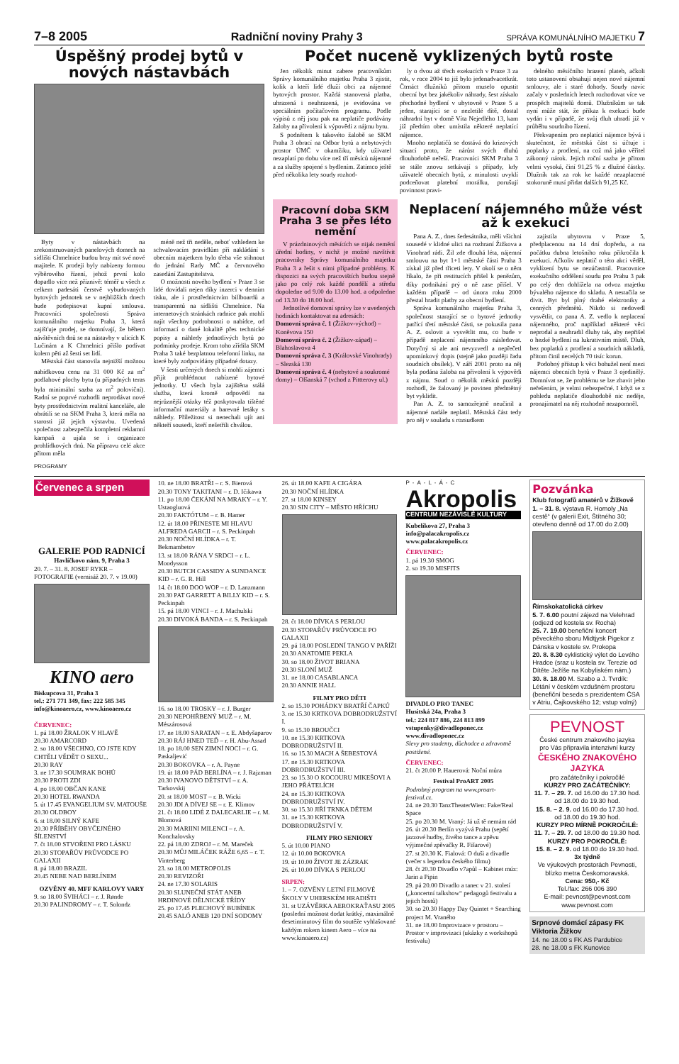7–8 2005 Radniční noviny Prahy 3 SPRÁVA KOMUNÁLNÍHO MAJETKU 7
Úspěšný prodej bytů v nových nástavbách
Byty v nástavbách na zrekonstruovaných panelových domech na sídlišti Chmelnice budou brzy mít své nové majitele. K prodeji byly nabízeny formou výběrového řízení, jehož první kolo dopadlo více než příznivě: téměř u všech z celkem padesáti čerstvě vybudovaných bytových jednotek se v nejbližších dnech bude podepisovat kupní smlouva. Pracovníci společnosti Správa komunálního majetku Praha 3, která zajišťuje prodej, se domnívají, že během návštěvních dnů se na nástavby v ulicích K Lučinám a K Chmelnici přišlo podívat kolem pěti až šesti set lidí.
Městská část stanovila nejnižší možnou nabídkovou cenu na 31 000 Kč za m<sup>2</sup> podlahové plochy bytu (u případných teras byla minimální sazba za m<sup>2</sup> poloviční). Radní se poprvé rozhodli neprodávat nové byty prostřednictvím realitní kanceláře, ale obrátili se na SKM Praha 3, která měla na starosti již jejich výstavbu. Uvedená společnost zabezpečila kompletní reklamní kampaň a ujala se i organizace prohlídkových dnů. Na přípravu celé akce přitom měla
méně než tři neděle, neboť vzhledem ke schvalovacím pravidlům při nakládání s obecním majetkem bylo třeba vše stihnout do jednání Rady MČ a červnového zasedání Zastupitelstva.
O možnosti nového bydlení v Praze 3 se lidé dovídali nejen díky inzerci v denním tisku, ale i prostřednictvím billboardů a transparentů na sídlišti Chmelnice. Na internetových stránkách radnice pak mohli najít všechny podrobnosti o nabídce, od informací o dané lokalitě přes technické popisy a náhledy jednotlivých bytů po podmínky prodeje. Krom toho zřídila SKM Praha 3 také bezplatnou telefonní linku, na které byly zodpovídány případné dotazy.
V šesti určených dnech si mohli zájemci přijít prohlédnout nabízené bytové jednotky. U všech byla zajištěna stálá služba, která kromě odpovědí na nejrůznější otázky též poskytovala tištěné informační materiály a barevné letáky s náhledy. Příležitost si nenechali ujít ani někteří sousedi, kteří nešetřili chválou.
Počet nuceně vyklizených bytů roste
Jen několik minut zabere pracovníkům Správy komunálního majetku Praha 3 zjistit, kolik a kteří lidé dluží obci za nájemné bytových prostor. Každá stanovená platba, uhrazená i neuhrazená, je evidována ve speciálním počítačovém programu. Podle výpisů z něj jsou pak na neplatiče podávány žaloby na přivolení k výpovědi z nájmu bytu.
S podnětem k takovéto žalobě se SKM Praha 3 obrací na Odbor bytů a nebytových prostor ÚMČ v okamžiku, kdy uživatel nezaplatí po dobu více než tří měsíců nájemné a za služby spojené s bydlením. Zatímco ještě před několika lety soudy rozhod-
ly o dvou až třech exekucích v Praze 3 za rok, v roce 2004 to již bylo jedenadvacetkrát. Čtrnáct dlužníků přitom muselo opustit obecní byt bez jakékoliv náhrady, šest získalo přechodné bydlení v ubytovně v Praze 5 a jeden, starající se o nezletilé dítě, dostal náhradní byt v domě Víta Nejedlého 13, kam již předtím obec umístila některé neplatící nájemce.
Mnoho neplatičů se dostává do krizových situací proto, že nárůst svých dluhů dlouhodobě neřeší. Pracovníci SKM Praha 3 se stále znovu setkávají s případy, kdy uživatelé obecních bytů, z minulosti uvyklí podceňovat platební morálku, porušují povinnost pravi-
delného měsíčního hrazení plateb, ačkoli toto ustanovení obsahují nejen nové nájemní smlouvy, ale i staré dohody. Soudy navíc začaly v posledních letech rozhodovat více ve prospěch majitelů domů. Dlužníkům se tak nyní může stát, že příkaz k exekuci bude vydán i v případě, že svůj dluh uhradí již v průběhu soudního řízení.
Překvapením pro neplatící nájemce bývá i skutečnost, že městská část si účtuje i poplatky z prodlení, na což má jako věřitel zákonný nárok. Jejich roční sazba je přitom velmi vysoká, činí 91,25 % z dlužné částky. Dlužník tak za rok ke každé nezaplacené stokoruně musí přidat dalších 91,25 Kč.
Pracovní doba SKM Praha 3 se přes léto nemění
V prázdninových měsících se nijak nemění úřední hodiny, v nichž je možné navštívit pracovníky Správy komunálního majetku Praha 3 a řešit s nimi případné problémy. K dispozici na svých pracovištích budou stejně jako po celý rok každé pondělí a středu dopoledne od 9.00 do 13.00 hod. a odpoledne od 13.30 do 18.00 hod.
Jednotlivé domovní správy lze v uvedených hodinách kontaktovat na adresách:
Domovní správa č. 1 (Žižkov-východ) – Koněvova 150
Domovní správa č. 2 (Žižkov-západ) – Blahoslavova 4
Domovní správa č. 3 (Královské Vinohrady) – Slezská 130
Domovní správa č. 4 (nebytové a soukromé domy) – Olšanská 7 (vchod z Pittterovy ul.)
Neplacení nájemného může vést až k exekuci
Pana A. Z., dnes šedesátníka, měli všichni sousedé v klidné ulici na rozhraní Žižkova a Vinohrad rádi. Žil zde dlouhá léta, nájemní smlouvu na byt 1+1 městské části Praha 3 získal již před třiceti lety. V okolí se o něm říkalo, že při restitucích přišel k penězům, díky podnikání prý o ně zase přišel. V každém případě – od února roku 2000 přestal hradit platby za obecní bydlení.
Správa komunálního majetku Praha 3, společnost starající se o bytové jednotky patřící třetí městské části, se pokusila pana A. Z. oslovit a vysvětlit mu, co bude v případě neplacení nájemného následovat. Dotyčný si ale ani nevyzvedl a nepřečetl upomínkový dopis (stejně jako později řadu soudních obsílek). V září 2001 proto na něj byla podána žaloba na přivolení k výpovědi z nájmu. Soud o několik měsíců později rozhodl, že žalovaný je povinen předmětný byt vyklidit.
Pan A. Z. to samozřejmě neučinil a nájemné nadále neplatil. Městská část tedy pro něj v souladu s rozsudkem
zajistila ubytovnu v Praze 5, předplacenou na 14 dní dopředu, a na počátku dubna letošního roku přikročila k exekuci. Ačkoliv neplatič o této akci věděl, vyklízení bytu se nezúčastnil. Pracovnice exekučního oddělení soudu pro Prahu 3 pak po celý den dohlížela na odvoz majetku bývalého nájemce do skladu. A nestačila se divit. Byt byl plný drahé elektroniky a cenných předmětů. Nikdo si nedovedl vysvětlit, co pana A. Z. vedlo k neplacení nájemného, proč například některé věci neprodal a neuhradil dluhy tak, aby nepřišel o hezké bydlení na lukrativním místě. Dluh, bez poplatků z prodlení a soudních nákladů, přitom činil necelých 70 tisíc korun.
Podobný přístup k věci bohužel není mezi nájemci obecních bytů v Praze 3 ojedinělý. Domnívat se, že problému se lze zbavit jeho neřešením, je velmi nebezpečné. I když se z pohledu neplatiče dlouhodobě nic neděje, pronajímatel na něj rozhodně nezapomněl.
PROGRAMY
Červenec a srpen
GALERIE POD RADNICÍ
Havlíčkovo nám. 9, Praha 3
20. 7. – 31. 8. JOSEF RYKR – FOTOGRAFIE (vernisáž 20. 7. v 19.00)
KINO aero
Biskupcova 31, Praha 3
tel.: 271 771 349, fax: 222 585 345
info@kinoaero.cz, www.kinoaero.cz
ČERVENEC:
1. pá 18.00 ŽRALOK V HLAVĚ
20.30 AMARCORD
2. so 18.00 VŠECHNO, CO JSTE KDY CHTĚLI VĚDĚT O SEXU...
20.30 RAY
3. ne 17.30 SOUMRAK BOHŮ
20.30 PROTI ZDI
4. po 18.00 OBČAN KANE
20.30 HOTEL RWANDA
5. út 17.45 EVANGELIUM SV. MATOUŠE
20.30 OLDBOY
6. st 18.00 SILNÝ KAFE
20.30 PŘÍBĚHY OBYČEJNÉHO ŠÍLENSTVÍ
7. čt 18.00 STVOŘENI PRO LÁSKU
20.30 STOPAŘŮV PRŮVODCE PO GALAXII
8. pá 18.00 BRAZIL
20.45 NEBE NAD BERLÍNEM
OZVĚNY 40. MFF KARLOVY VARY
9. so 18.00 ŠVIHÁCI – r. J. Rønde
20.30 PALINDROMY – r. T. Solondz
10. ne 18.00 BRATŘI – r. S. Bierová
20.30 TONY TAKITANI – r. D. Ičikawa
11. po 18.00 ČEKÁNÍ NA MRAKY – r. Y. Ustaogluová
20.30 FAKTÓTUM – r. B. Hamer
12. út 18.00 PŘINESTE MI HLAVU ALFREDA GARCII – r. S. Peckinpah
20.30 NOČNÍ HLÍDKA – r. T. Bekmambetov
13. st 18.00 RÁNA V SRDCI – r. L. Moodysson
20.30 BUTCH CASSIDY A SUNDANCE KID – r. G. R. Hill
14. čt 18.00 DOO WOP – r. D. Lanzmann
20.30 PAT GARRETT A BILLY KID – r. S. Peckinpah
15. pá 18.00 VINCI – r. J. Machulski
20.30 DIVOKÁ BANDA – r. S. Peckinpah
16. so 18.00 TROSKY – r. J. Burger
20.30 NEPOHŘBENÝ MUŽ – r. M. Mészárosová
17. ne 18.00 SARATAN – r. E. Abdyšaparov
20.30 RÁJ HNED TEĎ – r. H. Abu-Assad
18. po 18.00 SEN ZIMNÍ NOCI – r. G. Paskaljević
20.30 BOKOVKA – r. A. Payne
19. út 18.00 PÁD BERLÍNA – r. J. Rajzman
20.30 IVANOVO DĚTSTVÍ – r. A. Tarkovskij
20. st 18.00 MOST – r. B. Wicki
20.30 JDI A DÍVEJ SE – r. E. Klimov
21. čt 18.00 LIDÉ Z DALECARLIE – r. M. Blomová
20.30 MARIINI MILENCI – r. A. Konchalovsky
22. pá 18.00 ZDROJ – r. M. Mareček
20.30 MŮJ MILÁČEK RÁŽE 6,65 – r. T. Vinterberg
23. so 18.00 METROPOLIS
20.30 REVIZOŘI
24. ne 17.30 SOLARIS
20.30 SLUNEČNÍ STÁT ANEB HRDINOVÉ DĚLNICKÉ TŘÍDY
25. po 17.45 PLECHOVÝ BUBÍNEK
20.45 SALÓ ANEB 120 DNÍ SODOMY
26. út 18.00 KAFE A CIGÁRA
20.30 NOČNÍ HLÍDKA
27. st 18.00 KINSEY
20.30 SIN CITY – MĚSTO HŘÍCHU
28. čt 18.00 DÍVKA S PERLOU
20.30 STOPAŘŮV PRŮVODCE PO GALAXII
29. pá 18.00 POSLEDNÍ TANGO V PAŘÍŽI
20.30 ANATOMIE PEKLA
30. so 18.00 ŽIVOT BRIANA
20.30 SLONÍ MUŽ
31. ne 18.00 CASABLANCA
20.30 ANNIE HALL
FILMY PRO DĚTI
2. so 15.30 POHÁDKY BRATŘÍ ČAPKŮ
3. ne 15.30 KRTKOVA DOBRODRUŽSTVÍ I.
9. so 15.30 BROUČCI
10. ne 15.30 KRTKOVA DOBRODRUŽSTVÍ II.
16. so 15.30 MACH A ŠEBESTOVÁ
17. ne 15.30 KRTKOVA DOBRODRUŽSTVÍ III.
23. so 15.30 O KOCOURU MIKEŠOVI A JEHO PŘÁTELÍCH
24. ne 15.30 KRTKOVA DOBRODRUŽSTVÍ IV.
30. so 15.30 JIŘÍ TRNKA DĚTEM
31. ne 15.30 KRTKOVA DOBRODRUŽSTVÍ V.
FILMY PRO SENIORY
5. út 10.00 PIANO
12. út 10.00 BOKOVKA
19. út 10.00 ŽIVOT JE ZÁZRAK
26. út 10.00 DÍVKA S PERLOU
SRPEN:
1. – 7. OZVĚNY LETNÍ FILMOVÉ ŠKOLY V UHERSKÉM HRADIŠTI
31. st UZÁVĚRKA AEROKRAŤASU 2005 (poslední možnost dodat krátký, maximálně desetiminutový film do soutěže vyhlašované každým rokem kinem Aero – více na www.kinoaero.cz)
P-A-L-Á-C
Akropolis
CENTRUM NEZÁVISLÉ KULTURY
Kubelíkova 27, Praha 3
info@palacakropolis.cz
www.palacakropolis.cz
ČERVENEC:
1. pá 19.30 SMOG
2. so 19.30 MISFITS
DIVADLO PRO TANEC
Husitská 24a, Praha 3
tel.: 224 817 886, 224 813 899
vstupenky@divadloponec.cz
www.divadloponec.cz
Slevy pro studenty, důchodce a zdravotně postižené.
ČERVENEC:
21. čt 20.00 P. Hauerová: Noční můra
Festival ProART 2005
Podrobný program na www.proart-festival.cz.
24. ne 20.30 TanzTheaterWien: Fake/Real Space
25. po 20.30 M. Vraný: Já už tě nemám rád
26. út 20.30 Berlín vyzývá Prahu (sepětí jazzové hudby, živého tance a zpěvu výjimečné zpěvačky R. Fišarové)
27. st 20.30 K. Fialová: O duši a divadle (večer s legendou českého filmu)
28. čt 20.30 Divadlo v7apůl – Kabinet múz: Jarin a Pipin
29. pá 20.00 Divadlo a tanec v 21. století („koncertní talkshow“ pedagogů festivalu a jejich hostů)
30. so 20.30 Happy Day Quintet + Searching project M. Vraného
31. ne 18.00 Improvizace v prostoru – Prostor v improvizaci (ukázky z workshopů festivalu)
Pozvánka
Klub fotografů amatérů v Žižkově
1. – 31. 8. výstava R. Homoly „Na cestě“ (v galerii Exit, Štítného 30; otevřeno denně od 17.00 do 2.00)
Římskokatolická církev
5. 7. 6.00 poutní zájezd na Velehrad (odjezd od kostela sv. Rocha)
25. 7. 19.00 benefiční koncert pěveckého sboru Midtjysk Pigekor z Dánska v kostele sv. Prokopa
20. 8. 8.30 cyklistický výlet do Levého Hradce (sraz u kostela sv. Terezie od Dítěte Ježíše na Kobyliském nám.)
30. 8. 18.00 M. Szabo a J. Tvrdík: Létání v českém vzdušném prostoru (benefiční beseda s prezidentem ČSA v Atriu, Čajkovského 12; vstup volný)
PEVNOST
České centrum znakového jazyka
pro Vás připravila intenzivní kurzy
ČESKÉHO ZNAKOVÉHO JAZYKA
pro začátečníky i pokročilé
KURZY PRO ZAČÁTEČNÍKY:
11. 7. – 29. 7. od 16.00 do 17.30 hod. od 18.00 do 19.30 hod.
15. 8. – 2. 9. od 16.00 do 17.30 hod. od 18.00 do 19.30 hod.
KURZY PRO MÍRNĚ POKROČILÉ:
11. 7. – 29. 7. od 18.00 do 19.30 hod.
KURZY PRO POKROČILÉ:
15. 8. – 2. 9. od 18.00 do 19.30 hod.
3x týdně
Ve výukových prostorách Pevnosti, blízko metra Českomoravská.
Cena: 950,- Kč
Tel./fax: 266 006 390
E-mail: pevnost@pevnost.com
www.pevnost.com
Srpnové domácí zápasy FK Viktoria Žižkov
14. ne 18.00 s FK AS Pardubice
28. ne 18.00 s FK Kunovice